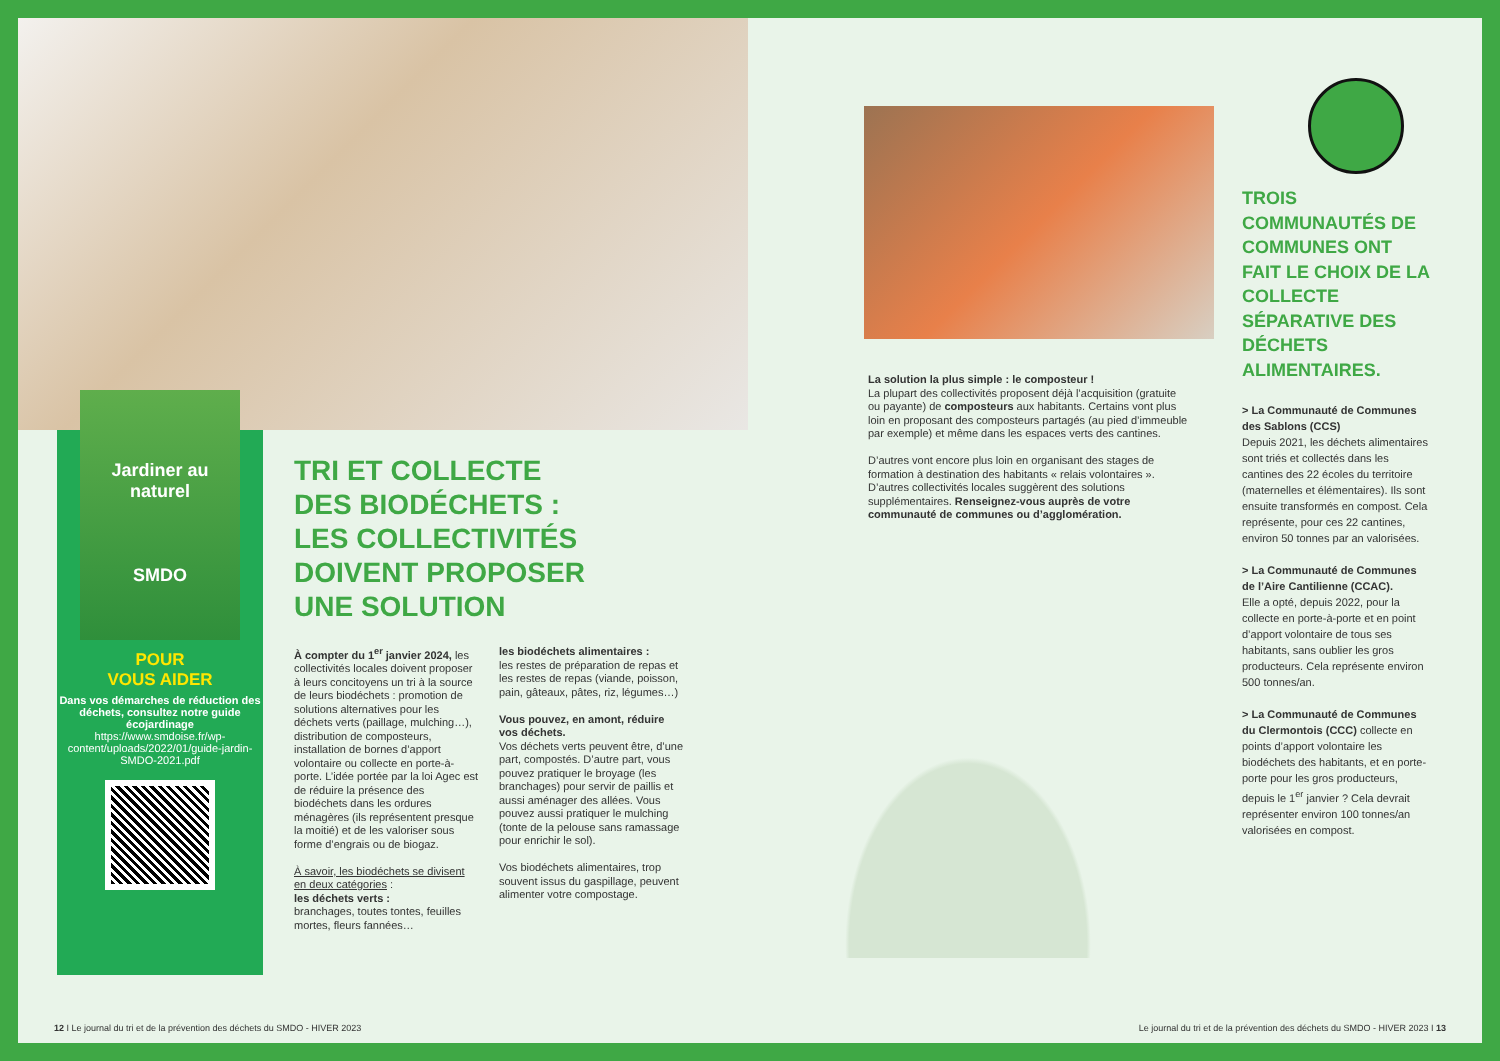Jardiner au naturel
SMDO
POUR
VOUS AIDER
Dans vos démarches de réduction des déchets, consultez notre guide écojardinage
https://www.smdoise.fr/wp-content/uploads/2022/01/guide-jardin-SMDO-2021.pdf
TRI ET COLLECTE
DES BIODÉCHETS :
LES COLLECTIVITÉS
DOIVENT PROPOSER
UNE SOLUTION
À compter du 1<sup>er</sup> janvier 2024, les collectivités locales doivent proposer à leurs concitoyens un tri à la source de leurs biodéchets : promotion de solutions alternatives pour les déchets verts (paillage, mulching…), distribution de composteurs, installation de bornes d’apport volontaire ou collecte en porte-à-porte. L’idée portée par la loi Agec est de réduire la présence des biodéchets dans les ordures ménagères (ils représentent presque la moitié) et de les valoriser sous forme d’engrais ou de biogaz.
À savoir, les biodéchets se divisent en deux catégories :
les déchets verts :
branchages, toutes tontes, feuilles mortes, fleurs fannées…
les biodéchets alimentaires :
les restes de préparation de repas et les restes de repas (viande, poisson, pain, gâteaux, pâtes, riz, légumes…)
Vous pouvez, en amont, réduire vos déchets.
Vos déchets verts peuvent être, d’une part, compostés. D’autre part, vous pouvez pratiquer le broyage (les branchages) pour servir de paillis et aussi aménager des allées. Vous pouvez aussi pratiquer le mulching (tonte de la pelouse sans ramassage pour enrichir le sol).
Vos biodéchets alimentaires, trop souvent issus du gaspillage, peuvent alimenter votre compostage.
12 I Le journal du tri et de la prévention des déchets du SMDO - HIVER 2023
La solution la plus simple : le composteur !
La plupart des collectivités proposent déjà l’acquisition (gratuite ou payante) de composteurs aux habitants. Certains vont plus loin en proposant des composteurs partagés (au pied d’immeuble par exemple) et même dans les espaces verts des cantines.
D’autres vont encore plus loin en organisant des stages de formation à destination des habitants « relais volontaires ». D’autres collectivités locales suggèrent des solutions supplémentaires. Renseignez-vous auprès de votre communauté de communes ou d’agglomération.
TROIS COMMUNAUTÉS DE COMMUNES ONT FAIT LE CHOIX DE LA COLLECTE SÉPARATIVE DES DÉCHETS ALIMENTAIRES.
> La Communauté de Communes des Sablons (CCS)
Depuis 2021, les déchets alimentaires sont triés et collectés dans les cantines des 22 écoles du territoire (maternelles et élémentaires). Ils sont ensuite transformés en compost. Cela représente, pour ces 22 cantines, environ 50 tonnes par an valorisées.
> La Communauté de Communes de l’Aire Cantilienne (CCAC).
Elle a opté, depuis 2022, pour la collecte en porte-à-porte et en point d’apport volontaire de tous ses habitants, sans oublier les gros producteurs. Cela représente environ 500 tonnes/an.
> La Communauté de Communes du Clermontois (CCC) collecte en points d’apport volontaire les biodéchets des habitants, et en porte-porte pour les gros producteurs, depuis le 1<sup>er</sup> janvier ? Cela devrait représenter environ 100 tonnes/an valorisées en compost.
Le journal du tri et de la prévention des déchets du SMDO - HIVER 2023 I 13